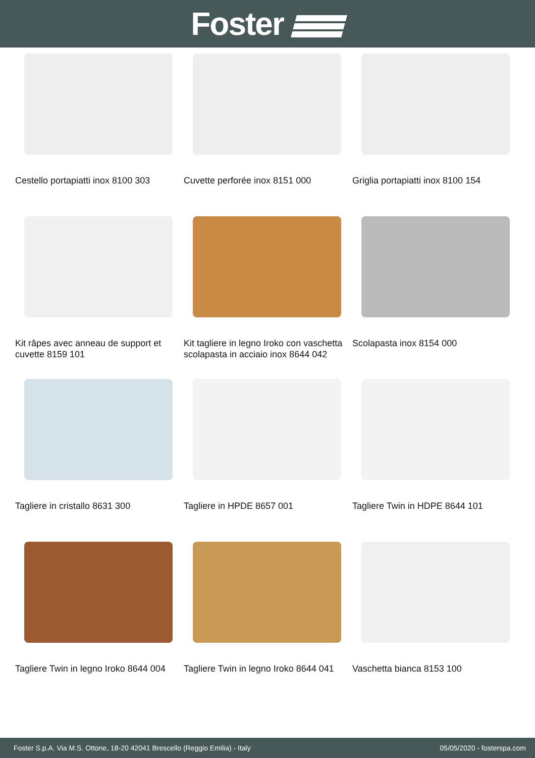Foster
Cestello portapiatti inox 8100 303
Cuvette perforée inox 8151 000
Griglia portapiatti inox 8100 154
Kit râpes avec anneau de support et cuvette 8159 101
Kit tagliere in legno Iroko con vaschetta scolapasta in acciaio inox 8644 042
Scolapasta inox 8154 000
Tagliere in cristallo 8631 300
Tagliere in HPDE 8657 001
Tagliere Twin in HDPE 8644 101
Tagliere Twin in legno Iroko 8644 004
Tagliere Twin in legno Iroko 8644 041
Vaschetta bianca 8153 100
Foster S.p.A. Via M.S. Ottone, 18-20 42041 Brescello (Reggio Emilia) - Italy 05/05/2020 - fosterspa.com